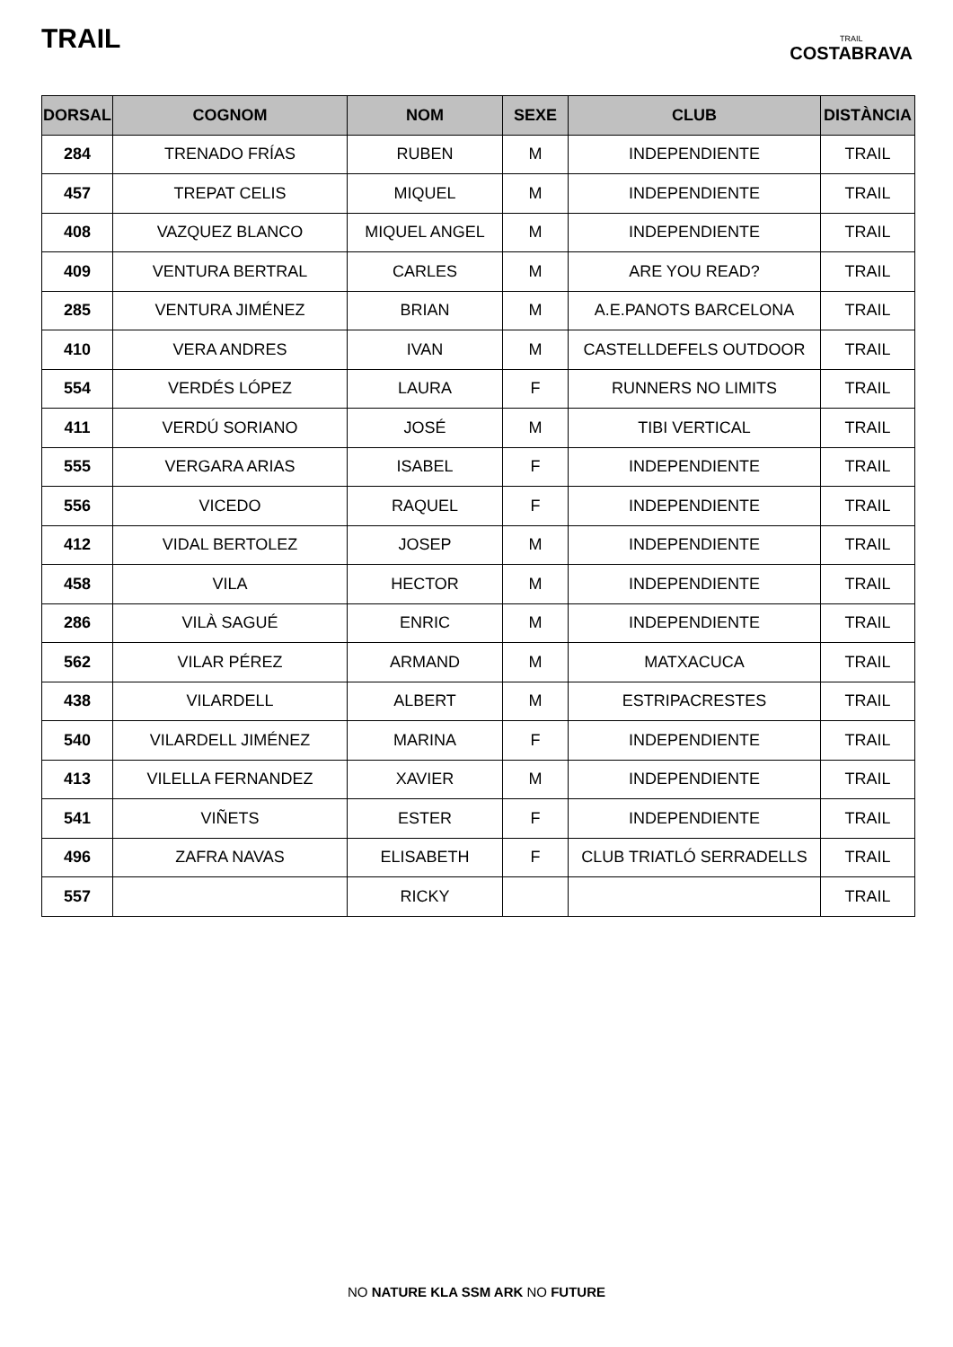TRAIL
TRAIL
COSTABRAVA
| DORSAL | COGNOM | NOM | SEXE | CLUB | DISTÀNCIA |
| --- | --- | --- | --- | --- | --- |
| 284 | TRENADO FRÍAS | RUBEN | M | INDEPENDIENTE | TRAIL |
| 457 | TREPAT CELIS | MIQUEL | M | INDEPENDIENTE | TRAIL |
| 408 | VAZQUEZ BLANCO | MIQUEL ANGEL | M | INDEPENDIENTE | TRAIL |
| 409 | VENTURA BERTRAL | CARLES | M | ARE YOU READ? | TRAIL |
| 285 | VENTURA JIMÉNEZ | BRIAN | M | A.E.PANOTS BARCELONA | TRAIL |
| 410 | VERA ANDRES | IVAN | M | CASTELLDEFELS OUTDOOR | TRAIL |
| 554 | VERDÉS LÓPEZ | LAURA | F | RUNNERS NO LIMITS | TRAIL |
| 411 | VERDÚ SORIANO | JOSÉ | M | TIBI VERTICAL | TRAIL |
| 555 | VERGARA ARIAS | ISABEL | F | INDEPENDIENTE | TRAIL |
| 556 | VICEDO | RAQUEL | F | INDEPENDIENTE | TRAIL |
| 412 | VIDAL BERTOLEZ | JOSEP | M | INDEPENDIENTE | TRAIL |
| 458 | VILA | HECTOR | M | INDEPENDIENTE | TRAIL |
| 286 | VILÀ SAGUÉ | ENRIC | M | INDEPENDIENTE | TRAIL |
| 562 | VILAR PÉREZ | ARMAND | M | MATXACUCA | TRAIL |
| 438 | VILARDELL | ALBERT | M | ESTRIPACRESTES | TRAIL |
| 540 | VILARDELL JIMÉNEZ | MARINA | F | INDEPENDIENTE | TRAIL |
| 413 | VILELLA FERNANDEZ | XAVIER | M | INDEPENDIENTE | TRAIL |
| 541 | VIÑETS | ESTER | F | INDEPENDIENTE | TRAIL |
| 496 | ZAFRA NAVAS | ELISABETH | F | CLUB TRIATLÓ SERRADELLS | TRAIL |
| 557 | | RICKY | | | TRAIL |
NO NATURE KLA SSM ARK NO FUTURE